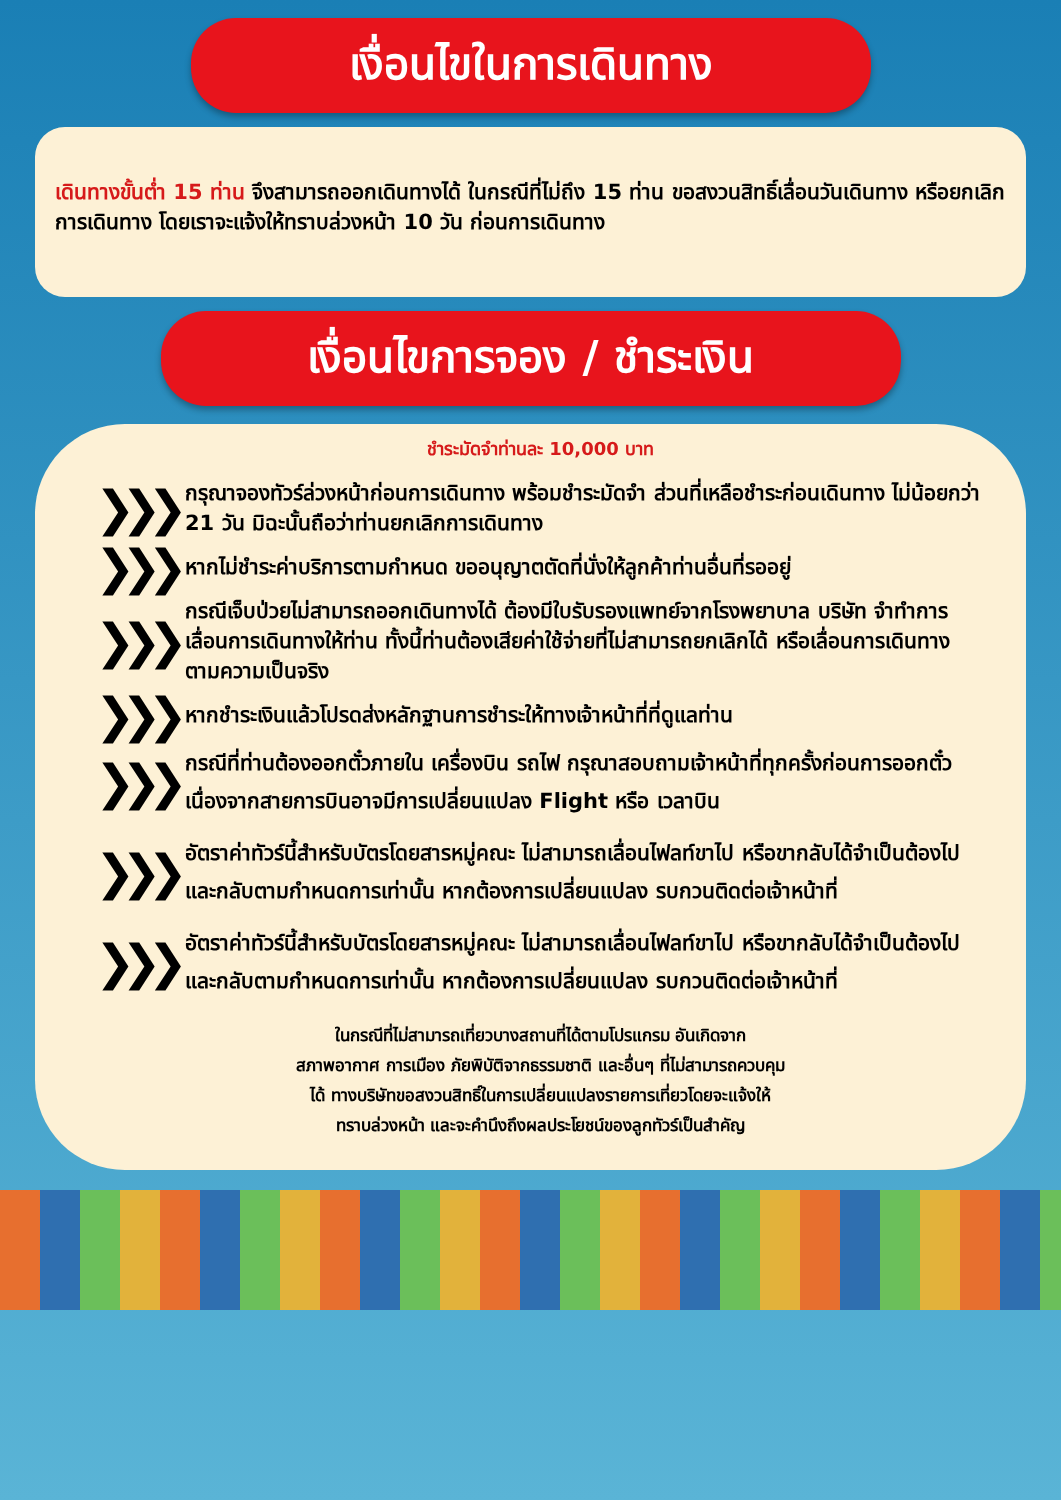เงื่อนไขในการเดินทาง
เดินทางขั้นต่ำ 15 ท่าน จึงสามารถออกเดินทางได้ ในกรณีที่ไม่ถึง 15 ท่าน ขอสงวนสิทธิ์เลื่อนวันเดินทาง หรือยกเลิกการเดินทาง โดยเราจะแจ้งให้ทราบล่วงหน้า 10 วัน ก่อนการเดินทาง
เงื่อนไขการจอง / ชำระเงิน
ชำระมัดจำท่านละ 10,000 บาท
❯❯❯
กรุณาจองทัวร์ล่วงหน้าก่อนการเดินทาง พร้อมชำระมัดจำ ส่วนที่เหลือชำระก่อนเดินทาง ไม่น้อยกว่า 21 วัน มิฉะนั้นถือว่าท่านยกเลิกการเดินทาง
❯❯❯
หากไม่ชำระค่าบริการตามกำหนด ขออนุญาตตัดที่นั่งให้ลูกค้าท่านอื่นที่รออยู่
❯❯❯
กรณีเจ็บป่วยไม่สามารถออกเดินทางได้ ต้องมีใบรับรองแพทย์จากโรงพยาบาล บริษัท จำทำการเลื่อนการเดินทางให้ท่าน ทั้งนี้ท่านต้องเสียค่าใช้จ่ายที่ไม่สามารถยกเลิกได้ หรือเลื่อนการเดินทาง ตามความเป็นจริง
❯❯❯
หากชำระเงินแล้วโปรดส่งหลักฐานการชำระให้ทางเจ้าหน้าที่ที่ดูแลท่าน
❯❯❯
กรณีที่ท่านต้องออกตั๋วภายใน เครื่องบิน รถไฟ กรุณาสอบถามเจ้าหน้าที่ทุกครั้งก่อนการออกตั๋ว เนื่องจากสายการบินอาจมีการเปลี่ยนแปลง Flight หรือ เวลาบิน
❯❯❯
อัตราค่าทัวร์นี้สำหรับบัตรโดยสารหมู่คณะ ไม่สามารถเลื่อนไฟลท์ขาไป หรือขากลับได้จำเป็นต้องไปและกลับตามกำหนดการเท่านั้น หากต้องการเปลี่ยนแปลง รบกวนติดต่อเจ้าหน้าที่
❯❯❯
อัตราค่าทัวร์นี้สำหรับบัตรโดยสารหมู่คณะ ไม่สามารถเลื่อนไฟลท์ขาไป หรือขากลับได้จำเป็นต้องไปและกลับตามกำหนดการเท่านั้น หากต้องการเปลี่ยนแปลง รบกวนติดต่อเจ้าหน้าที่
ในกรณีที่ไม่สามารถเที่ยวบางสถานที่ได้ตามโปรแกรม อันเกิดจาก
สภาพอากาศ การเมือง ภัยพิบัติจากธรรมชาติ และอื่นๆ ที่ไม่สามารถควบคุม
ได้ ทางบริษัทขอสงวนสิทธิ์ในการเปลี่ยนแปลงรายการเที่ยวโดยจะแจ้งให้
ทราบล่วงหน้า และจะคำนึงถึงผลประโยชน์ของลูกทัวร์เป็นสำคัญ